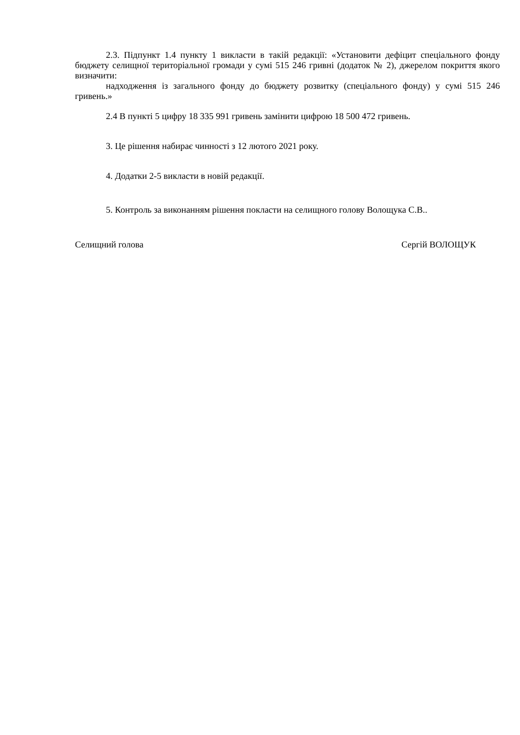2.3. Підпункт 1.4 пункту 1 викласти в такій редакції: «Установити дефіцит спеціального фонду бюджету селищної територіальної громади у сумі 515 246 гривні (додаток № 2), джерелом покриття якого визначити:
надходження із загального фонду до бюджету розвитку (спеціального фонду) у сумі 515 246 гривень.»
2.4 В пункті 5 цифру 18 335 991 гривень замінити цифрою 18 500 472 гривень.
3. Це рішення набирає чинності з 12 лютого 2021 року.
4. Додатки 2-5 викласти в новій редакції.
5. Контроль за виконанням рішення покласти на селищного голову Волощука С.В..
Селищний голова Сергій ВОЛОЩУК